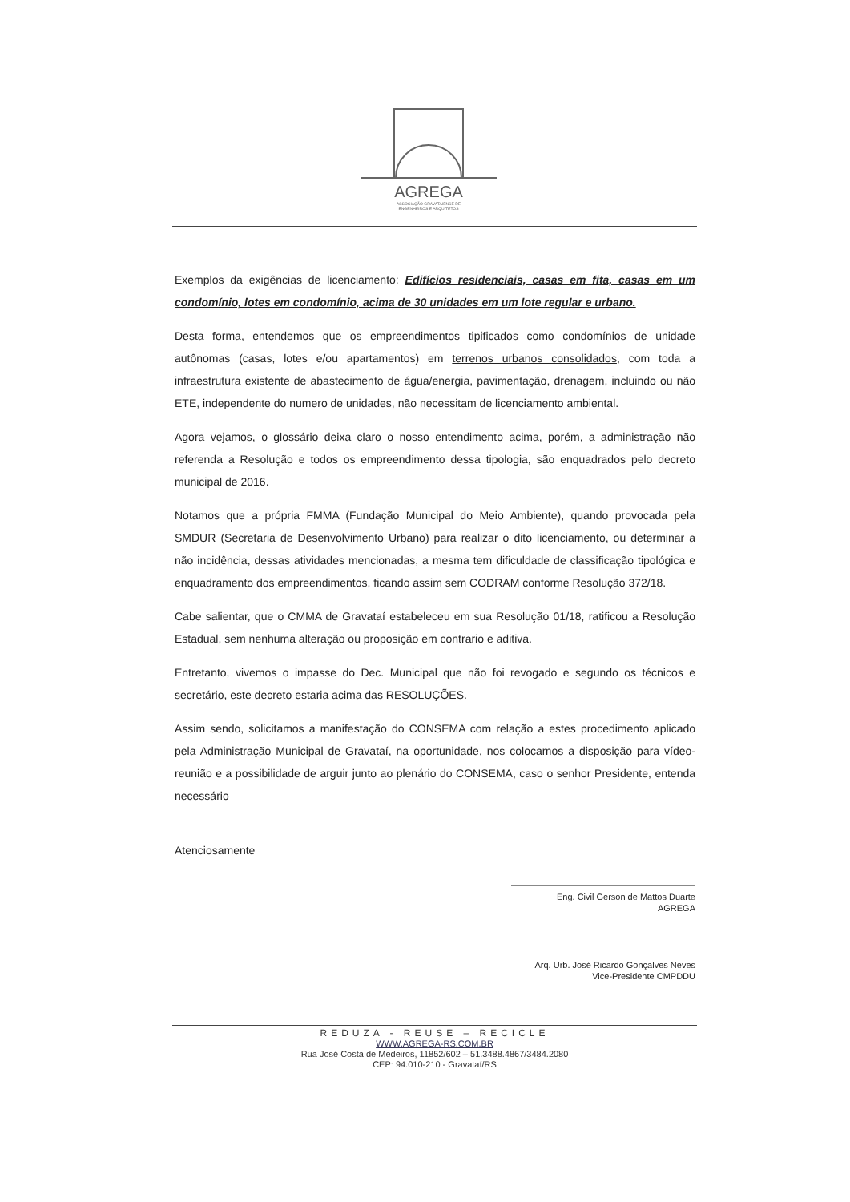AGREGA
ASSOCIAÇÃO GRAVATAIENSE DE
ENGENHEIROS E ARQUITETOS
Exemplos da exigências de licenciamento: Edifícios residenciais, casas em fita, casas em um condomínio, lotes em condomínio, acima de 30 unidades em um lote regular e urbano.
Desta forma, entendemos que os empreendimentos tipificados como condomínios de unidade autônomas (casas, lotes e/ou apartamentos) em terrenos urbanos consolidados, com toda a infraestrutura existente de abastecimento de água/energia, pavimentação, drenagem, incluindo ou não ETE, independente do numero de unidades, não necessitam de licenciamento ambiental.
Agora vejamos, o glossário deixa claro o nosso entendimento acima, porém, a administração não referenda a Resolução e todos os empreendimento dessa tipologia, são enquadrados pelo decreto municipal de 2016.
Notamos que a própria FMMA (Fundação Municipal do Meio Ambiente), quando provocada pela SMDUR (Secretaria de Desenvolvimento Urbano) para realizar o dito licenciamento, ou determinar a não incidência, dessas atividades mencionadas, a mesma tem dificuldade de classificação tipológica e enquadramento dos empreendimentos, ficando assim sem CODRAM conforme Resolução 372/18.
Cabe salientar, que o CMMA de Gravataí estabeleceu em sua Resolução 01/18, ratificou a Resolução Estadual, sem nenhuma alteração ou proposição em contrario e aditiva.
Entretanto, vivemos o impasse do Dec. Municipal que não foi revogado e segundo os técnicos e secretário, este decreto estaria acima das RESOLUÇÕES.
Assim sendo, solicitamos a manifestação do CONSEMA com relação a estes procedimento aplicado pela Administração Municipal de Gravataí, na oportunidade, nos colocamos a disposição para vídeo-reunião e a possibilidade de arguir junto ao plenário do CONSEMA, caso o senhor Presidente, entenda necessário
Atenciosamente
Eng. Civil Gerson de Mattos Duarte
AGREGA
Arq. Urb. José Ricardo Gonçalves Neves
Vice-Presidente CMPDDU
REDUZA - REUSE – RECICLE
WWW.AGREGA-RS.COM.BR
Rua José Costa de Medeiros, 11852/602 – 51.3488.4867/3484.2080
CEP: 94.010-210 - Gravataí/RS